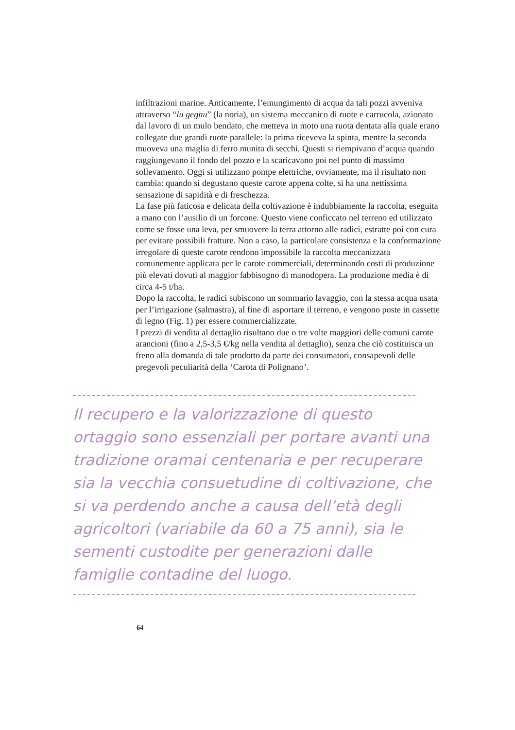infiltrazioni marine. Anticamente, l’emungimento di acqua da tali pozzi avveniva attraverso “lu gegnu” (la noria), un sistema meccanico di ruote e carrucola, azionato dal lavoro di un mulo bendato, che metteva in moto una ruota dentata alla quale erano collegate due grandi ruote parallele: la prima riceveva la spinta, mentre la seconda muoveva una maglia di ferro munita di secchi. Questi si riempivano d’acqua quando raggiungevano il fondo del pozzo e la scaricavano poi nel punto di massimo sollevamento. Oggi si utilizzano pompe elettriche, ovviamente, ma il risultato non cambia: quando si degustano queste carote appena colte, si ha una nettissima sensazione di sapidità e di freschezza.
La fase più faticosa e delicata della coltivazione è indubbiamente la raccolta, eseguita a mano con l’ausilio di un forcone. Questo viene conficcato nel terreno ed utilizzato come se fosse una leva, per smuovere la terra attorno alle radici, estratte poi con cura per evitare possibili fratture. Non a caso, la particolare consistenza e la conformazione irregolare di queste carote rendono impossibile la raccolta meccanizzata comunemente applicata per le carote commerciali, determinando costi di produzione più elevati dovuti al maggior fabbisogno di manodopera. La produzione media è di circa 4-5 t/ha.
Dopo la raccolta, le radici subiscono un sommario lavaggio, con la stessa acqua usata per l’irrigazione (salmastra), al fine di asportare il terreno, e vengono poste in cassette di legno (Fig. 1) per essere commercializzate.
I prezzi di vendita al dettaglio risultano due o tre volte maggiori delle comuni carote arancioni (fino a 2,5-3,5 €/kg nella vendita al dettaglio), senza che ciò costituisca un freno alla domanda di tale prodotto da parte dei consumatori, consapevoli delle pregevoli peculiarità della ‘Carota di Polignano’.
Il recupero e la valorizzazione di questo ortaggio sono essenziali per portare avanti una tradizione oramai centenaria e per recuperare sia la vecchia consuetudine di coltivazione, che si va perdendo anche a causa dell’età degli agricoltori (variabile da 60 a 75 anni), sia le sementi custodite per generazioni dalle famiglie contadine del luogo.
64